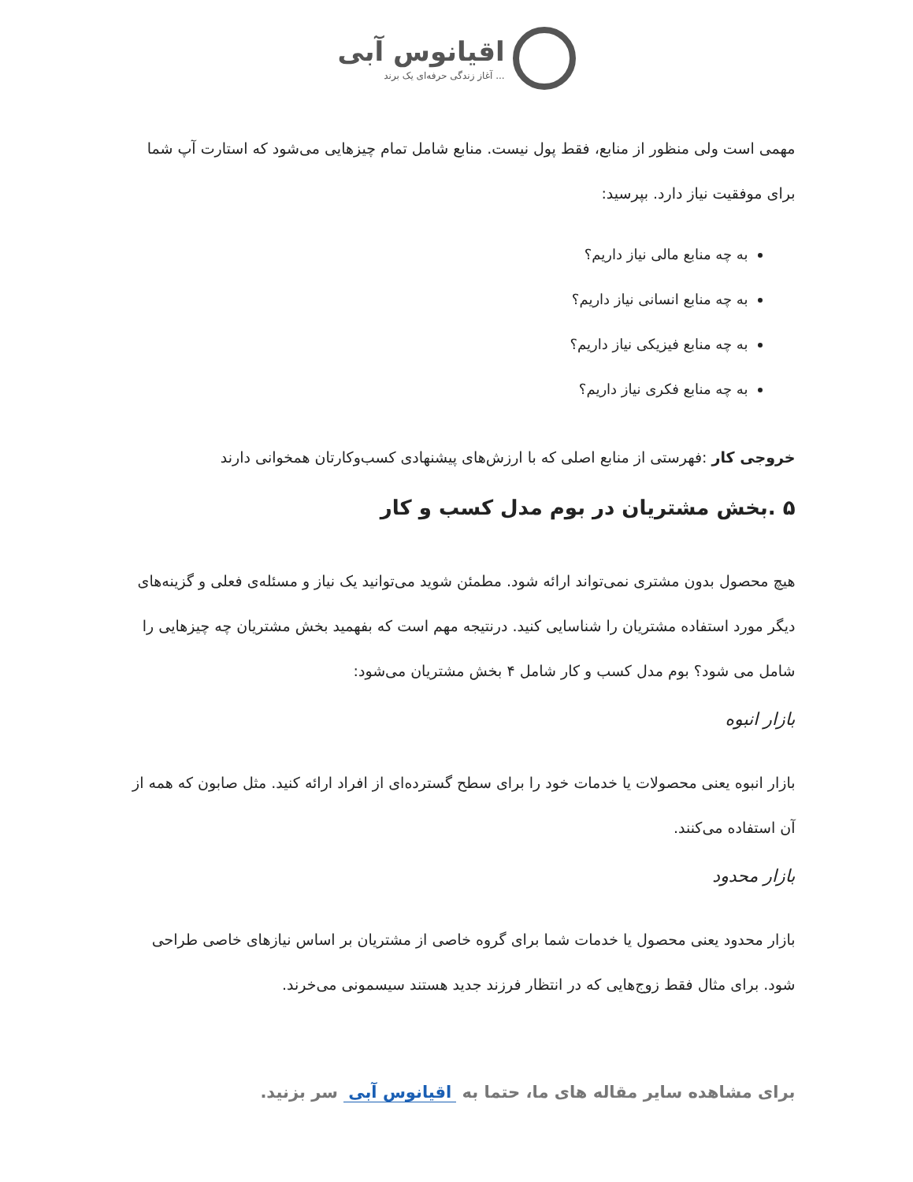اقیانوس آبی
آغاز زندگی حرفه‌ای یک برند ...
مهمی است ولی منظور از منابع، فقط پول نیست. منابع شامل تمام چیزهایی می‌شود که استارت آپ شما برای موفقیت نیاز دارد. بپرسید:
به چه منابع مالی نیاز داریم؟
به چه منابع انسانی نیاز داریم؟
به چه منابع فیزیکی نیاز داریم؟
به چه منابع فکری نیاز داریم؟
خروجی کار :فهرستی از منابع اصلی که با ارزش‌های پیشنهادی کسب‌وکارتان همخوانی دارند
۵ .بخش مشتریان در بوم مدل کسب و کار
هیچ محصول بدون مشتری نمی‌تواند ارائه شود. مطمئن شوید می‌توانید یک نیاز و مسئله‌ی فعلی و گزینه‌های دیگر مورد استفاده مشتریان را شناسایی کنید. درنتیجه مهم است که بفهمید بخش مشتریان چه چیزهایی را شامل می شود؟ بوم مدل کسب و کار شامل ۴ بخش مشتریان می‌شود:
بازار انبوه
بازار انبوه یعنی محصولات یا خدمات خود را برای سطح گسترده‌ای از افراد ارائه کنید. مثل صابون که همه از آن استفاده می‌کنند.
بازار محدود
بازار محدود یعنی محصول یا خدمات شما برای گروه خاصی از مشتریان بر اساس نیازهای خاصی طراحی شود. برای مثال فقط زوج‌هایی که در انتظار فرزند جدید هستند سیسمونی می‌خرند.
برای مشاهده سایر مقاله های ما، حتما به اقیانوس آبی سر بزنید.